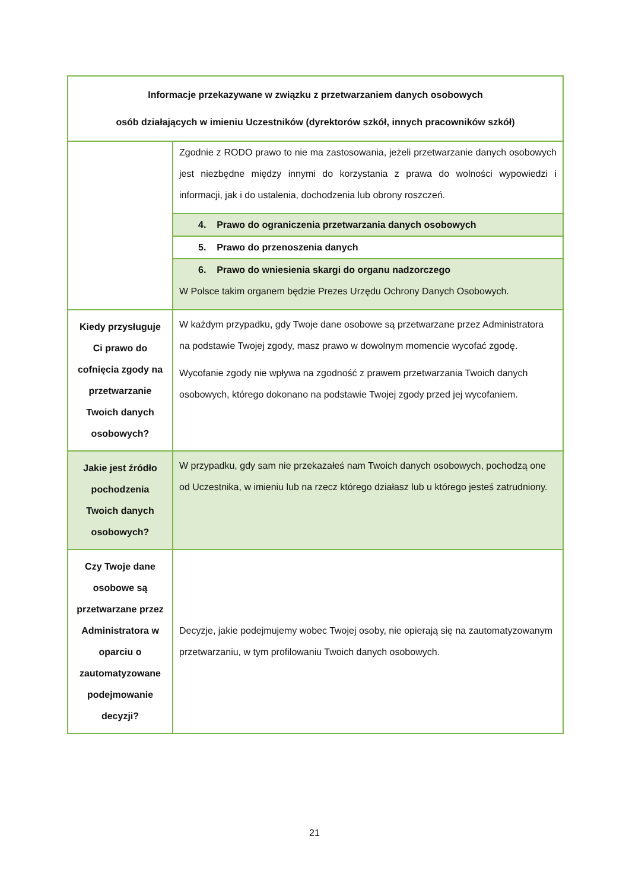| Informacje przekazywane w związku z przetwarzaniem danych osobowych osób działających w imieniu Uczestników (dyrektorów szkół, innych pracowników szkół) | |
| --- | --- |
| | Zgodnie z RODO prawo to nie ma zastosowania, jeżeli przetwarzanie danych osobowych jest niezbędne między innymi do korzystania z prawa do wolności wypowiedzi i informacji, jak i do ustalenia, dochodzenia lub obrony roszczeń. |
| | 4. Prawo do ograniczenia przetwarzania danych osobowych |
| | 5. Prawo do przenoszenia danych |
| | 6. Prawo do wniesienia skargi do organu nadzorczego W Polsce takim organem będzie Prezes Urzędu Ochrony Danych Osobowych. |
| Kiedy przysługuje Ci prawo do cofnięcia zgody na przetwarzanie Twoich danych osobowych? | W każdym przypadku, gdy Twoje dane osobowe są przetwarzane przez Administratora na podstawie Twojej zgody, masz prawo w dowolnym momencie wycofać zgodę. Wycofanie zgody nie wpływa na zgodność z prawem przetwarzania Twoich danych osobowych, którego dokonano na podstawie Twojej zgody przed jej wycofaniem. |
| Jakie jest źródło pochodzenia Twoich danych osobowych? | W przypadku, gdy sam nie przekazałeś nam Twoich danych osobowych, pochodzą one od Uczestnika, w imieniu lub na rzecz którego działasz lub u którego jesteś zatrudniony. |
| Czy Twoje dane osobowe są przetwarzane przez Administratora w oparciu o zautomatyzowane podejmowanie decyzji? | Decyzje, jakie podejmujemy wobec Twojej osoby, nie opierają się na zautomatyzowanym przetwarzaniu, w tym profilowaniu Twoich danych osobowych. |
21